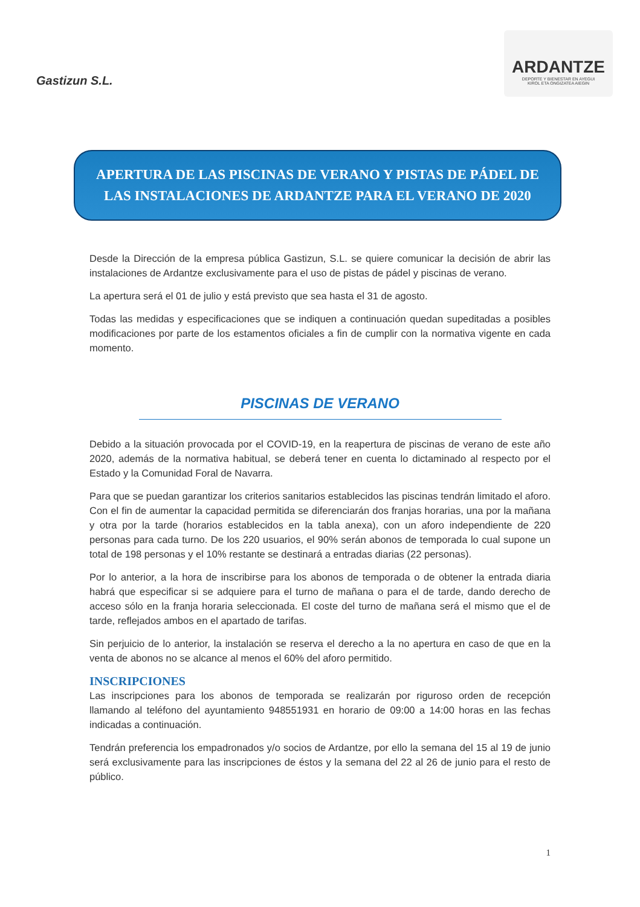Gastizun S.L.
ARDANTZE
DEPORTE Y BIENESTAR EN AYEGUI
KIROL ETA ONGIZATEA AIEGIN
APERTURA DE LAS PISCINAS DE VERANO Y PISTAS DE PÁDEL DE
LAS INSTALACIONES DE ARDANTZE PARA EL VERANO DE 2020
Desde la Dirección de la empresa pública Gastizun, S.L. se quiere comunicar la decisión de abrir las instalaciones de Ardantze exclusivamente para el uso de pistas de pádel y piscinas de verano.
La apertura será el 01 de julio y está previsto que sea hasta el 31 de agosto.
Todas las medidas y especificaciones que se indiquen a continuación quedan supeditadas a posibles modificaciones por parte de los estamentos oficiales a fin de cumplir con la normativa vigente en cada momento.
PISCINAS DE VERANO
Debido a la situación provocada por el COVID-19, en la reapertura de piscinas de verano de este año 2020, además de la normativa habitual, se deberá tener en cuenta lo dictaminado al respecto por el Estado y la Comunidad Foral de Navarra.
Para que se puedan garantizar los criterios sanitarios establecidos las piscinas tendrán limitado el aforo. Con el fin de aumentar la capacidad permitida se diferenciarán dos franjas horarias, una por la mañana y otra por la tarde (horarios establecidos en la tabla anexa), con un aforo independiente de 220 personas para cada turno. De los 220 usuarios, el 90% serán abonos de temporada lo cual supone un total de 198 personas y el 10% restante se destinará a entradas diarias (22 personas).
Por lo anterior, a la hora de inscribirse para los abonos de temporada o de obtener la entrada diaria habrá que especificar si se adquiere para el turno de mañana o para el de tarde, dando derecho de acceso sólo en la franja horaria seleccionada. El coste del turno de mañana será el mismo que el de tarde, reflejados ambos en el apartado de tarifas.
Sin perjuicio de lo anterior, la instalación se reserva el derecho a la no apertura en caso de que en la venta de abonos no se alcance al menos el 60% del aforo permitido.
INSCRIPCIONES
Las inscripciones para los abonos de temporada se realizarán por riguroso orden de recepción llamando al teléfono del ayuntamiento 948551931 en horario de 09:00 a 14:00 horas en las fechas indicadas a continuación.
Tendrán preferencia los empadronados y/o socios de Ardantze, por ello la semana del 15 al 19 de junio será exclusivamente para las inscripciones de éstos y la semana del 22 al 26 de junio para el resto de público.
1